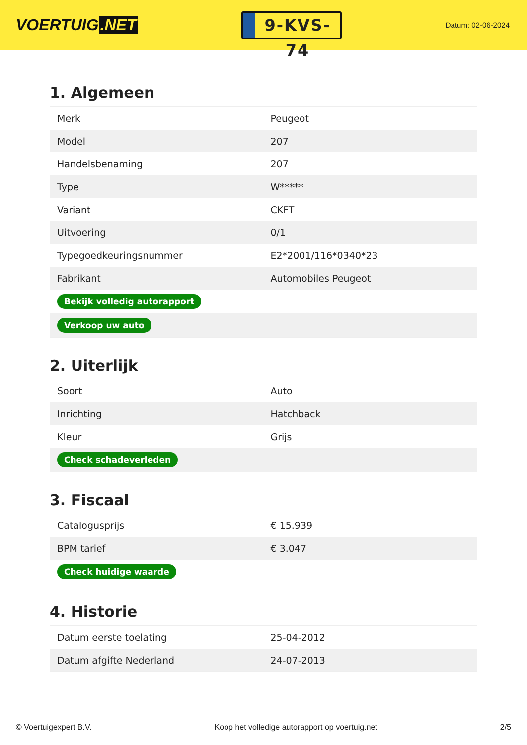VOERTUIG.NET
9-KVS-74
Datum: 02-06-2024
1. Algemeen
| Merk | Peugeot |
| Model | 207 |
| Handelsbenaming | 207 |
| Type | W***** |
| Variant | CKFT |
| Uitvoering | 0/1 |
| Typegoedkeuringsnummer | E2*2001/116*0340*23 |
| Fabrikant | Automobiles Peugeot |
| Bekijk volledig autorapport | |
| Verkoop uw auto | |
2. Uiterlijk
| Soort | Auto |
| Inrichting | Hatchback |
| Kleur | Grijs |
| Check schadeverleden | |
3. Fiscaal
| Catalogusprijs | € 15.939 |
| BPM tarief | € 3.047 |
| Check huidige waarde | |
4. Historie
| Datum eerste toelating | 25-04-2012 |
| Datum afgifte Nederland | 24-07-2013 |
© Voertuigexpert B.V. Koop het volledige autorapport op voertuig.net 2/5